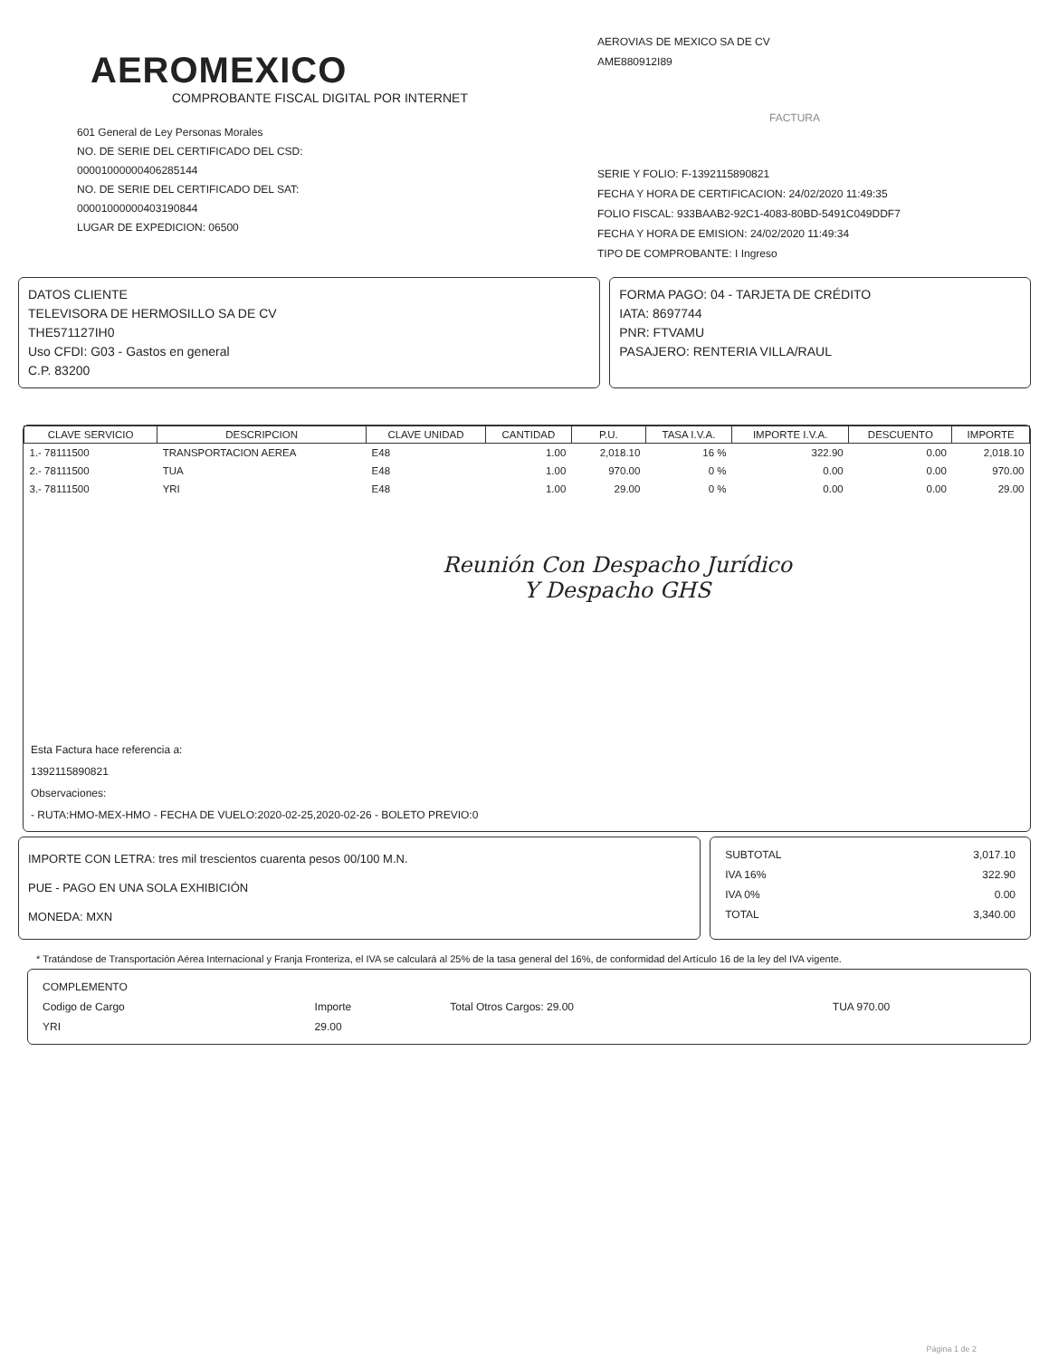AEROMEXICO
COMPROBANTE FISCAL DIGITAL POR INTERNET
601 General de Ley Personas Morales
NO. DE SERIE DEL CERTIFICADO DEL CSD:
00001000000406285144
NO. DE SERIE DEL CERTIFICADO DEL SAT:
00001000000403190844
LUGAR DE EXPEDICION: 06500
AEROVIAS DE MEXICO SA DE CV
AME880912I89
FACTURA
SERIE Y FOLIO: F-1392115890821
FECHA Y HORA DE CERTIFICACION: 24/02/2020 11:49:35
FOLIO FISCAL: 933BAAB2-92C1-4083-80BD-5491C049DDF7
FECHA Y HORA DE EMISION: 24/02/2020 11:49:34
TIPO DE COMPROBANTE: I Ingreso
DATOS CLIENTE
TELEVISORA DE HERMOSILLO SA DE CV
THE571127IH0
Uso CFDI: G03 - Gastos en general
C.P. 83200
FORMA PAGO: 04 - TARJETA DE CRÉDITO
IATA: 8697744
PNR: FTVAMU
PASAJERO: RENTERIA VILLA/RAUL
| CLAVE SERVICIO | DESCRIPCION | CLAVE UNIDAD | CANTIDAD | P.U. | TASA I.V.A. | IMPORTE I.V.A. | DESCUENTO | IMPORTE |
| --- | --- | --- | --- | --- | --- | --- | --- | --- |
| 1.- 78111500 | TRANSPORTACION AEREA | E48 | 1.00 | 2,018.10 | 16 % | 322.90 | 0.00 | 2,018.10 |
| 2.- 78111500 | TUA | E48 | 1.00 | 970.00 | 0 % | 0.00 | 0.00 | 970.00 |
| 3.- 78111500 | YRI | E48 | 1.00 | 29.00 | 0 % | 0.00 | 0.00 | 29.00 |
Reunión Con Despacho Jurídico
Y Despacho GHS
Esta Factura hace referencia a:
1392115890821
Observaciones:
- RUTA:HMO-MEX-HMO - FECHA DE VUELO:2020-02-25,2020-02-26 - BOLETO PREVIO:0
IMPORTE CON LETRA: tres mil trescientos cuarenta pesos 00/100 M.N.
PUE - PAGO EN UNA SOLA EXHIBICIÓN
MONEDA: MXN
| SUBTOTAL | 3,017.10 |
| IVA 16% | 322.90 |
| IVA 0% | 0.00 |
| TOTAL | 3,340.00 |
* Tratándose de Transportación Aérea Internacional y Franja Fronteriza, el IVA se calculará al 25% de la tasa general del 16%, de conformidad del Artículo 16 de la ley del IVA vigente.
| COMPLEMENTO | | | |
| Codigo de Cargo | Importe | Total Otros Cargos: 29.00 | TUA 970.00 |
| YRI | 29.00 | | |
Página 1 de 2